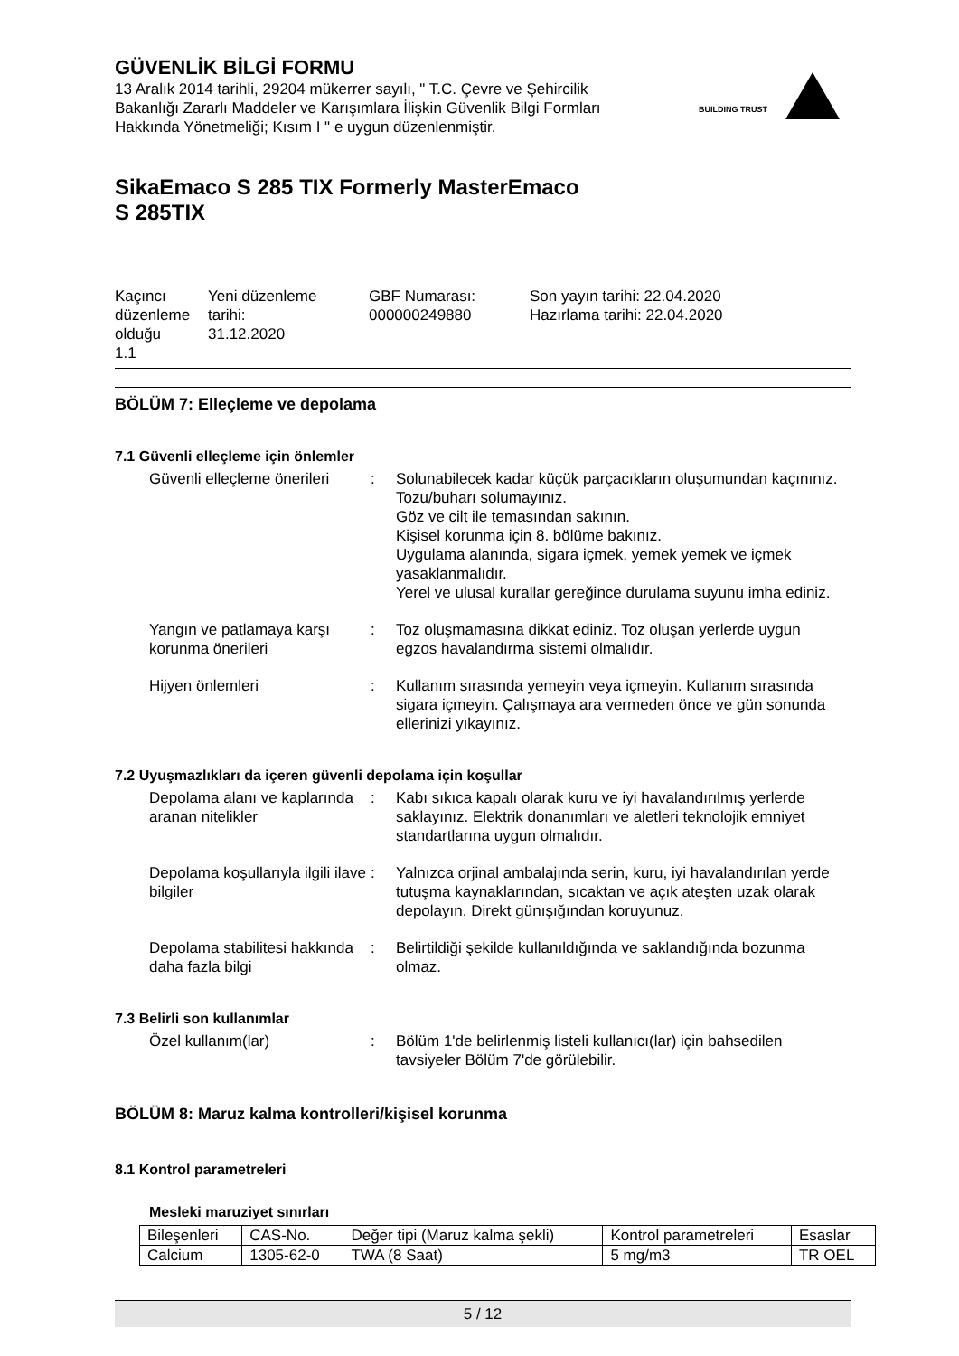GÜVENLİK BİLGİ FORMU
13 Aralık 2014 tarihli, 29204 mükerrer sayılı, " T.C. Çevre ve Şehircilik Bakanlığı Zararlı Maddeler ve Karışımlara İlişkin Güvenlik Bilgi Formları Hakkında Yönetmeliği; Kısım I " e uygun düzenlenmiştir.
BUILDING TRUST
SikaEmaco S 285 TIX Formerly MasterEmaco
S 285TIX
Kaçıncı düzenleme olduğu
1.1
Yeni düzenleme tarihi:
31.12.2020
GBF Numarası:
000000249880
Son yayın tarihi: 22.04.2020
Hazırlama tarihi: 22.04.2020
BÖLÜM 7: Elleçleme ve depolama
7.1 Güvenli elleçleme için önlemler
Güvenli elleçleme önerileri
: Solunabilecek kadar küçük parçacıkların oluşumundan kaçınınız.
Tozu/buharı solumayınız.
Göz ve cilt ile temasından sakının.
Kişisel korunma için 8. bölüme bakınız.
Uygulama alanında, sigara içmek, yemek yemek ve içmek yasaklanmalıdır.
Yerel ve ulusal kurallar gereğince durulama suyunu imha ediniz.
Yangın ve patlamaya karşı korunma önerileri
: Toz oluşmamasına dikkat ediniz. Toz oluşan yerlerde uygun egzos havalandırma sistemi olmalıdır.
Hijyen önlemleri : Kullanım sırasında yemeyin veya içmeyin. Kullanım sırasında sigara içmeyin. Çalışmaya ara vermeden önce ve gün sonunda ellerinizi yıkayınız.
7.2 Uyuşmazlıkları da içeren güvenli depolama için koşullar
Depolama alanı ve kaplarında aranan nitelikler
: Kabı sıkıca kapalı olarak kuru ve iyi havalandırılmış yerlerde saklayınız. Elektrik donanımları ve aletleri teknolojik emniyet standartlarına uygun olmalıdır.
Depolama koşullarıyla ilgili ilave bilgiler
: Yalnızca orjinal ambalajında serin, kuru, iyi havalandırılan yerde tutuşma kaynaklarından, sıcaktan ve açık ateşten uzak olarak depolayın. Direkt günışığından koruyunuz.
Depolama stabilitesi hakkında daha fazla bilgi
: Belirtildiği şekilde kullanıldığında ve saklandığında bozunma olmaz.
7.3 Belirli son kullanımlar
Özel kullanım(lar) : Bölüm 1'de belirlenmiş listeli kullanıcı(lar) için bahsedilen tavsiyeler Bölüm 7'de görülebilir.
BÖLÜM 8: Maruz kalma kontrolleri/kişisel korunma
8.1 Kontrol parametreleri
Mesleki maruziyet sınırları
| Bileşenleri | CAS-No. | Değer tipi (Maruz kalma şekli) | Kontrol parametreleri | Esaslar |
| --- | --- | --- | --- | --- |
| Calcium | 1305-62-0 | TWA (8 Saat) | 5 mg/m3 | TR OEL |
5 / 12